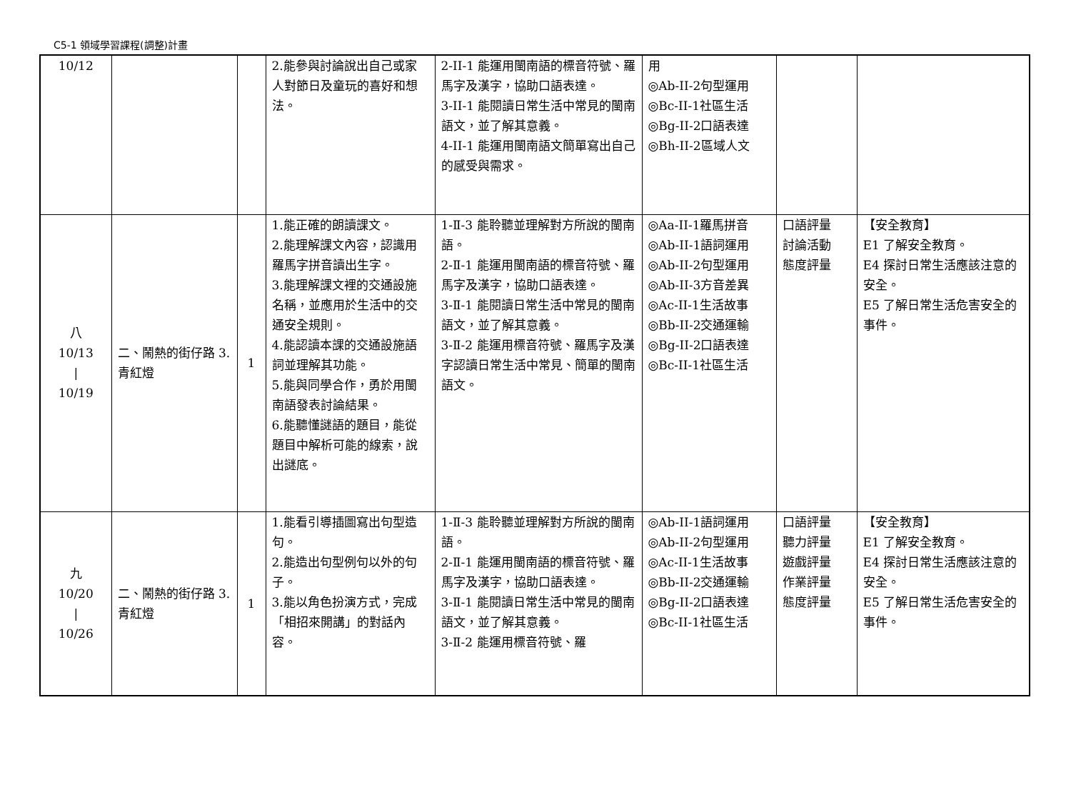C5-1 領域學習課程(調整)計畫
| 10/12 | | | 2.能參與討論說出自己或家人對節日及童玩的喜好和想法。 | 2-II-1 能運用閩南語的標音符號、羅馬字及漢字，協助口語表達。 3-II-1 能閱讀日常生活中常見的閩南語文，並了解其意義。 4-II-1 能運用閩南語文簡單寫出自己的感受與需求。 | 用 ◎Ab-II-2句型運用 ◎Bc-II-1社區生活 ◎Bg-II-2口語表達 ◎Bh-II-2區域人文 | | |
| 八 10/13 / 10/19 | 二、鬧熱的街仔路 3. 青紅燈 | 1 | 1.能正確的朗讀課文。 2.能理解課文內容，認識用羅馬字拼音讀出生字。 3.能理解課文裡的交通設施名稱，並應用於生活中的交通安全規則。 4.能認讀本課的交通設施語詞並理解其功能。 5.能與同學合作，勇於用閩南語發表討論結果。 6.能聽懂謎語的題目，能從題目中解析可能的線索，說出謎底。 | 1-Ⅱ-3 能聆聽並理解對方所說的閩南語。 2-Ⅱ-1 能運用閩南語的標音符號、羅馬字及漢字，協助口語表達。 3-Ⅱ-1 能閱讀日常生活中常見的閩南語文，並了解其意義。 3-Ⅱ-2 能運用標音符號、羅馬字及漢字認讀日常生活中常見、簡單的閩南語文。 | ◎Aa-II-1羅馬拼音 ◎Ab-II-1語詞運用 ◎Ab-II-2句型運用 ◎Ab-II-3方音差異 ◎Ac-II-1生活故事 ◎Bb-II-2交通運輸 ◎Bg-II-2口語表達 ◎Bc-II-1社區生活 | 口語評量 討論活動 態度評量 | 【安全教育】 E1 了解安全教育。 E4 探討日常生活應該注意的安全。 E5 了解日常生活危害安全的事件。 |
| 九 10/20 / 10/26 | 二、鬧熱的街仔路 3. 青紅燈 | 1 | 1.能看引導插圖寫出句型造句。 2.能造出句型例句以外的句子。 3.能以角色扮演方式，完成「相招來開講」的對話內容。 | 1-Ⅱ-3 能聆聽並理解對方所說的閩南語。 2-Ⅱ-1 能運用閩南語的標音符號、羅馬字及漢字，協助口語表達。 3-Ⅱ-1 能閱讀日常生活中常見的閩南語文，並了解其意義。 3-Ⅱ-2 能運用標音符號、羅 | ◎Ab-II-1語詞運用 ◎Ab-II-2句型運用 ◎Ac-II-1生活故事 ◎Bb-II-2交通運輸 ◎Bg-II-2口語表達 ◎Bc-II-1社區生活 | 口語評量 聽力評量 遊戲評量 作業評量 態度評量 | 【安全教育】 E1 了解安全教育。 E4 探討日常生活應該注意的安全。 E5 了解日常生活危害安全的事件。 |